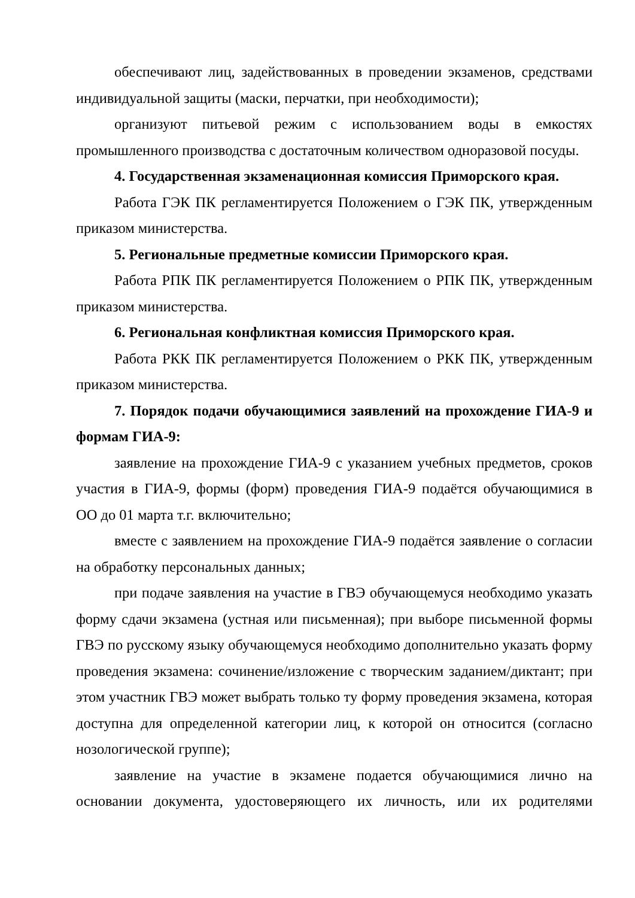обеспечивают лиц, задействованных в проведении экзаменов, средствами индивидуальной защиты (маски, перчатки, при необходимости);
организуют питьевой режим с использованием воды в емкостях промышленного производства с достаточным количеством одноразовой посуды.
4. Государственная экзаменационная комиссия Приморского края.
Работа ГЭК ПК регламентируется Положением о ГЭК ПК, утвержденным приказом министерства.
5. Региональные предметные комиссии Приморского края.
Работа РПК ПК регламентируется Положением о РПК ПК, утвержденным приказом министерства.
6. Региональная конфликтная комиссия Приморского края.
Работа РКК ПК регламентируется Положением о РКК ПК, утвержденным приказом министерства.
7. Порядок подачи обучающимися заявлений на прохождение ГИА-9 и формам ГИА-9:
заявление на прохождение ГИА-9 с указанием учебных предметов, сроков участия в ГИА-9, формы (форм) проведения ГИА-9 подаётся обучающимися в ОО до 01 марта т.г. включительно;
вместе с заявлением на прохождение ГИА-9 подаётся заявление о согласии на обработку персональных данных;
при подаче заявления на участие в ГВЭ обучающемуся необходимо указать форму сдачи экзамена (устная или письменная); при выборе письменной формы ГВЭ по русскому языку обучающемуся необходимо дополнительно указать форму проведения экзамена: сочинение/изложение с творческим заданием/диктант; при этом участник ГВЭ может выбрать только ту форму проведения экзамена, которая доступна для определенной категории лиц, к которой он относится (согласно нозологической группе);
заявление на участие в экзамене подается обучающимися лично на основании документа, удостоверяющего их личность, или их родителями